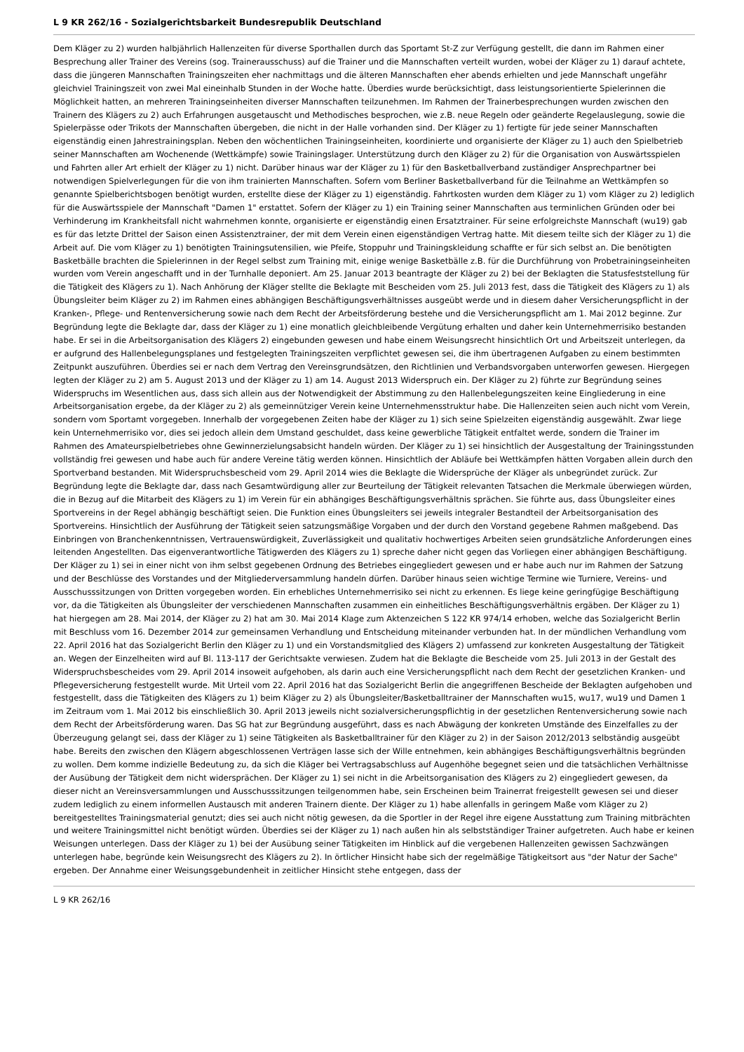L 9 KR 262/16 - Sozialgerichtsbarkeit Bundesrepublik Deutschland
Dem Kläger zu 2) wurden halbjährlich Hallenzeiten für diverse Sporthallen durch das Sportamt St-Z zur Verfügung gestellt, die dann im Rahmen einer Besprechung aller Trainer des Vereins (sog. Trainerausschuss) auf die Trainer und die Mannschaften verteilt wurden, wobei der Kläger zu 1) darauf achtete, dass die jüngeren Mannschaften Trainingszeiten eher nachmittags und die älteren Mannschaften eher abends erhielten und jede Mannschaft ungefähr gleichviel Trainingszeit von zwei Mal eineinhalb Stunden in der Woche hatte. Überdies wurde berücksichtigt, dass leistungsorientierte Spielerinnen die Möglichkeit hatten, an mehreren Trainingseinheiten diverser Mannschaften teilzunehmen. Im Rahmen der Trainerbesprechungen wurden zwischen den Trainern des Klägers zu 2) auch Erfahrungen ausgetauscht und Methodisches besprochen, wie z.B. neue Regeln oder geänderte Regelauslegung, sowie die Spielerpässe oder Trikots der Mannschaften übergeben, die nicht in der Halle vorhanden sind. Der Kläger zu 1) fertigte für jede seiner Mannschaften eigenständig einen Jahrestrainingsplan. Neben den wöchentlichen Trainingseinheiten, koordinierte und organisierte der Kläger zu 1) auch den Spielbetrieb seiner Mannschaften am Wochenende (Wettkämpfe) sowie Trainingslager. Unterstützung durch den Kläger zu 2) für die Organisation von Auswärtsspielen und Fahrten aller Art erhielt der Kläger zu 1) nicht. Darüber hinaus war der Kläger zu 1) für den Basketballverband zuständiger Ansprechpartner bei notwendigen Spielverlegungen für die von ihm trainierten Mannschaften. Sofern vom Berliner Basketballverband für die Teilnahme an Wettkämpfen so genannte Spielberichtsbogen benötigt wurden, erstellte diese der Kläger zu 1) eigenständig. Fahrtkosten wurden dem Kläger zu 1) vom Kläger zu 2) lediglich für die Auswärtsspiele der Mannschaft "Damen 1" erstattet. Sofern der Kläger zu 1) ein Training seiner Mannschaften aus terminlichen Gründen oder bei Verhinderung im Krankheitsfall nicht wahrnehmen konnte, organisierte er eigenständig einen Ersatztrainer. Für seine erfolgreichste Mannschaft (wu19) gab es für das letzte Drittel der Saison einen Assistenztrainer, der mit dem Verein einen eigenständigen Vertrag hatte. Mit diesem teilte sich der Kläger zu 1) die Arbeit auf. Die vom Kläger zu 1) benötigten Trainingsutensilien, wie Pfeife, Stoppuhr und Trainingskleidung schaffte er für sich selbst an. Die benötigten Basketbälle brachten die Spielerinnen in der Regel selbst zum Training mit, einige wenige Basketbälle z.B. für die Durchführung von Probetrainingseinheiten wurden vom Verein angeschafft und in der Turnhalle deponiert. Am 25. Januar 2013 beantragte der Kläger zu 2) bei der Beklagten die Statusfeststellung für die Tätigkeit des Klägers zu 1). Nach Anhörung der Kläger stellte die Beklagte mit Bescheiden vom 25. Juli 2013 fest, dass die Tätigkeit des Klägers zu 1) als Übungsleiter beim Kläger zu 2) im Rahmen eines abhängigen Beschäftigungsverhältnisses ausgeübt werde und in diesem daher Versicherungspflicht in der Kranken-, Pflege- und Rentenversicherung sowie nach dem Recht der Arbeitsförderung bestehe und die Versicherungspflicht am 1. Mai 2012 beginne. Zur Begründung legte die Beklagte dar, dass der Kläger zu 1) eine monatlich gleichbleibende Vergütung erhalten und daher kein Unternehmerrisiko bestanden habe. Er sei in die Arbeitsorganisation des Klägers 2) eingebunden gewesen und habe einem Weisungsrecht hinsichtlich Ort und Arbeitszeit unterlegen, da er aufgrund des Hallenbelegungsplanes und festgelegten Trainingszeiten verpflichtet gewesen sei, die ihm übertragenen Aufgaben zu einem bestimmten Zeitpunkt auszuführen. Überdies sei er nach dem Vertrag den Vereinsgrundsätzen, den Richtlinien und Verbandsvorgaben unterworfen gewesen. Hiergegen legten der Kläger zu 2) am 5. August 2013 und der Kläger zu 1) am 14. August 2013 Widerspruch ein. Der Kläger zu 2) führte zur Begründung seines Widerspruchs im Wesentlichen aus, dass sich allein aus der Notwendigkeit der Abstimmung zu den Hallenbelegungszeiten keine Eingliederung in eine Arbeitsorganisation ergebe, da der Kläger zu 2) als gemeinnütziger Verein keine Unternehmensstruktur habe. Die Hallenzeiten seien auch nicht vom Verein, sondern vom Sportamt vorgegeben. Innerhalb der vorgegebenen Zeiten habe der Kläger zu 1) sich seine Spielzeiten eigenständig ausgewählt. Zwar liege kein Unternehmerrisiko vor, dies sei jedoch allein dem Umstand geschuldet, dass keine gewerbliche Tätigkeit entfaltet werde, sondern die Trainer im Rahmen des Amateurspielbetriebes ohne Gewinnerzielungsabsicht handeln würden. Der Kläger zu 1) sei hinsichtlich der Ausgestaltung der Trainingsstunden vollständig frei gewesen und habe auch für andere Vereine tätig werden können. Hinsichtlich der Abläufe bei Wettkämpfen hätten Vorgaben allein durch den Sportverband bestanden. Mit Widerspruchsbescheid vom 29. April 2014 wies die Beklagte die Widersprüche der Kläger als unbegründet zurück. Zur Begründung legte die Beklagte dar, dass nach Gesamtwürdigung aller zur Beurteilung der Tätigkeit relevanten Tatsachen die Merkmale überwiegen würden, die in Bezug auf die Mitarbeit des Klägers zu 1) im Verein für ein abhängiges Beschäftigungsverhältnis sprächen. Sie führte aus, dass Übungsleiter eines Sportvereins in der Regel abhängig beschäftigt seien. Die Funktion eines Übungsleiters sei jeweils integraler Bestandteil der Arbeitsorganisation des Sportvereins. Hinsichtlich der Ausführung der Tätigkeit seien satzungsmäßige Vorgaben und der durch den Vorstand gegebene Rahmen maßgebend. Das Einbringen von Branchenkenntnissen, Vertrauenswürdigkeit, Zuverlässigkeit und qualitativ hochwertiges Arbeiten seien grundsätzliche Anforderungen eines leitenden Angestellten. Das eigenverantwortliche Tätigwerden des Klägers zu 1) spreche daher nicht gegen das Vorliegen einer abhängigen Beschäftigung. Der Kläger zu 1) sei in einer nicht von ihm selbst gegebenen Ordnung des Betriebes eingegliedert gewesen und er habe auch nur im Rahmen der Satzung und der Beschlüsse des Vorstandes und der Mitgliederversammlung handeln dürfen. Darüber hinaus seien wichtige Termine wie Turniere, Vereins- und Ausschusssitzungen von Dritten vorgegeben worden. Ein erhebliches Unternehmerrisiko sei nicht zu erkennen. Es liege keine geringfügige Beschäftigung vor, da die Tätigkeiten als Übungsleiter der verschiedenen Mannschaften zusammen ein einheitliches Beschäftigungsverhältnis ergäben. Der Kläger zu 1) hat hiergegen am 28. Mai 2014, der Kläger zu 2) hat am 30. Mai 2014 Klage zum Aktenzeichen S 122 KR 974/14 erhoben, welche das Sozialgericht Berlin mit Beschluss vom 16. Dezember 2014 zur gemeinsamen Verhandlung und Entscheidung miteinander verbunden hat. In der mündlichen Verhandlung vom 22. April 2016 hat das Sozialgericht Berlin den Kläger zu 1) und ein Vorstandsmitglied des Klägers 2) umfassend zur konkreten Ausgestaltung der Tätigkeit an. Wegen der Einzelheiten wird auf Bl. 113-117 der Gerichtsakte verwiesen. Zudem hat die Beklagte die Bescheide vom 25. Juli 2013 in der Gestalt des Widerspruchsbescheides vom 29. April 2014 insoweit aufgehoben, als darin auch eine Versicherungspflicht nach dem Recht der gesetzlichen Kranken- und Pflegeversicherung festgestellt wurde. Mit Urteil vom 22. April 2016 hat das Sozialgericht Berlin die angegriffenen Bescheide der Beklagten aufgehoben und festgestellt, dass die Tätigkeiten des Klägers zu 1) beim Kläger zu 2) als Übungsleiter/Basketballtrainer der Mannschaften wu15, wu17, wu19 und Damen 1 im Zeitraum vom 1. Mai 2012 bis einschließlich 30. April 2013 jeweils nicht sozialversicherungspflichtig in der gesetzlichen Rentenversicherung sowie nach dem Recht der Arbeitsförderung waren. Das SG hat zur Begründung ausgeführt, dass es nach Abwägung der konkreten Umstände des Einzelfalles zu der Überzeugung gelangt sei, dass der Kläger zu 1) seine Tätigkeiten als Basketballtrainer für den Kläger zu 2) in der Saison 2012/2013 selbständig ausgeübt habe. Bereits den zwischen den Klägern abgeschlossenen Verträgen lasse sich der Wille entnehmen, kein abhängiges Beschäftigungsverhältnis begründen zu wollen. Dem komme indizielle Bedeutung zu, da sich die Kläger bei Vertragsabschluss auf Augenhöhe begegnet seien und die tatsächlichen Verhältnisse der Ausübung der Tätigkeit dem nicht widersprächen. Der Kläger zu 1) sei nicht in die Arbeitsorganisation des Klägers zu 2) eingegliedert gewesen, da dieser nicht an Vereinsversammlungen und Ausschusssitzungen teilgenommen habe, sein Erscheinen beim Trainerrat freigestellt gewesen sei und dieser zudem lediglich zu einem informellen Austausch mit anderen Trainern diente. Der Kläger zu 1) habe allenfalls in geringem Maße vom Kläger zu 2) bereitgestelltes Trainingsmaterial genutzt; dies sei auch nicht nötig gewesen, da die Sportler in der Regel ihre eigene Ausstattung zum Training mitbrächten und weitere Trainingsmittel nicht benötigt würden. Überdies sei der Kläger zu 1) nach außen hin als selbstständiger Trainer aufgetreten. Auch habe er keinen Weisungen unterlegen. Dass der Kläger zu 1) bei der Ausübung seiner Tätigkeiten im Hinblick auf die vergebenen Hallenzeiten gewissen Sachzwängen unterlegen habe, begründe kein Weisungsrecht des Klägers zu 2). In örtlicher Hinsicht habe sich der regelmäßige Tätigkeitsort aus "der Natur der Sache" ergeben. Der Annahme einer Weisungsgebundenheit in zeitlicher Hinsicht stehe entgegen, dass der
L 9 KR 262/16